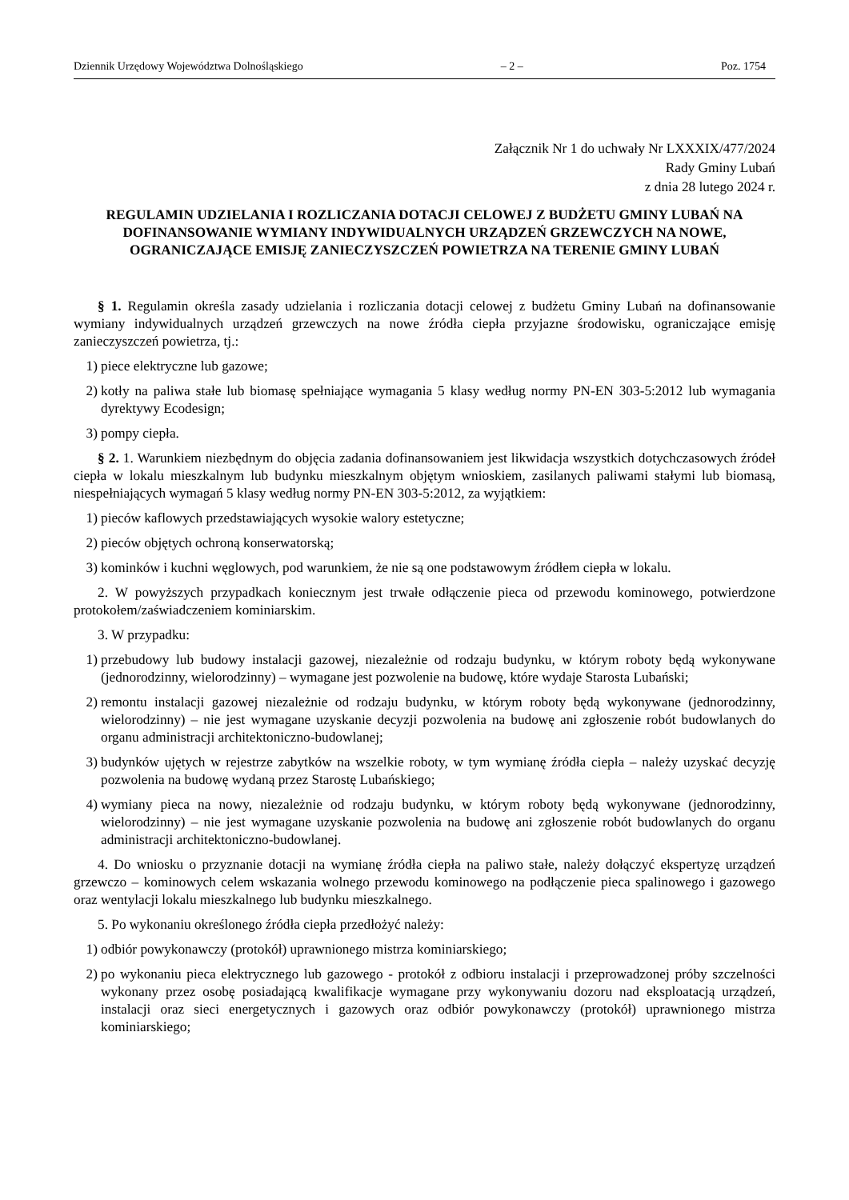Dziennik Urzędowy Województwa Dolnośląskiego – 2 – Poz. 1754
Załącznik Nr 1 do uchwały Nr LXXXIX/477/2024
Rady Gminy Lubań
z dnia 28 lutego 2024 r.
REGULAMIN UDZIELANIA I ROZLICZANIA DOTACJI CELOWEJ Z BUDŻETU GMINY LUBAŃ NA DOFINANSOWANIE WYMIANY INDYWIDUALNYCH URZĄDZEŃ GRZEWCZYCH NA NOWE, OGRANICZAJĄCE EMISJĘ ZANIECZYSZCZEŃ POWIETRZA NA TERENIE GMINY LUBAŃ
§ 1. Regulamin określa zasady udzielania i rozliczania dotacji celowej z budżetu Gminy Lubań na dofinansowanie wymiany indywidualnych urządzeń grzewczych na nowe źródła ciepła przyjazne środowisku, ograniczające emisję zanieczyszczeń powietrza, tj.:
1) piece elektryczne lub gazowe;
2) kotły na paliwa stałe lub biomasę spełniające wymagania 5 klasy według normy PN-EN 303-5:2012 lub wymagania dyrektywy Ecodesign;
3) pompy ciepła.
§ 2. 1. Warunkiem niezbędnym do objęcia zadania dofinansowaniem jest likwidacja wszystkich dotychczasowych źródeł ciepła w lokalu mieszkalnym lub budynku mieszkalnym objętym wnioskiem, zasilanych paliwami stałymi lub biomasą, niespełniających wymagań 5 klasy według normy PN-EN 303-5:2012, za wyjątkiem:
1) pieców kaflowych przedstawiających wysokie walory estetyczne;
2) pieców objętych ochroną konserwatorską;
3) kominków i kuchni węglowych, pod warunkiem, że nie są one podstawowym źródłem ciepła w lokalu.
2. W powyższych przypadkach koniecznym jest trwałe odłączenie pieca od przewodu kominowego, potwierdzone protokołem/zaświadczeniem kominiarskim.
3. W przypadku:
1) przebudowy lub budowy instalacji gazowej, niezależnie od rodzaju budynku, w którym roboty będą wykonywane (jednorodzinny, wielorodzinny) – wymagane jest pozwolenie na budowę, które wydaje Starosta Lubański;
2) remontu instalacji gazowej niezależnie od rodzaju budynku, w którym roboty będą wykonywane (jednorodzinny, wielorodzinny) – nie jest wymagane uzyskanie decyzji pozwolenia na budowę ani zgłoszenie robót budowlanych do organu administracji architektoniczno-budowlanej;
3) budynków ujętych w rejestrze zabytków na wszelkie roboty, w tym wymianę źródła ciepła – należy uzyskać decyzję pozwolenia na budowę wydaną przez Starostę Lubańskiego;
4) wymiany pieca na nowy, niezależnie od rodzaju budynku, w którym roboty będą wykonywane (jednorodzinny, wielorodzinny) – nie jest wymagane uzyskanie pozwolenia na budowę ani zgłoszenie robót budowlanych do organu administracji architektoniczno-budowlanej.
4. Do wniosku o przyznanie dotacji na wymianę źródła ciepła na paliwo stałe, należy dołączyć ekspertyzę urządzeń grzewczo – kominowych celem wskazania wolnego przewodu kominowego na podłączenie pieca spalinowego i gazowego oraz wentylacji lokalu mieszkalnego lub budynku mieszkalnego.
5. Po wykonaniu określonego źródła ciepła przedłożyć należy:
1) odbiór powykonawczy (protokół) uprawnionego mistrza kominiarskiego;
2) po wykonaniu pieca elektrycznego lub gazowego - protokół z odbioru instalacji i przeprowadzonej próby szczelności wykonany przez osobę posiadającą kwalifikacje wymagane przy wykonywaniu dozoru nad eksploatacją urządzeń, instalacji oraz sieci energetycznych i gazowych oraz odbiór powykonawczy (protokół) uprawnionego mistrza kominiarskiego;